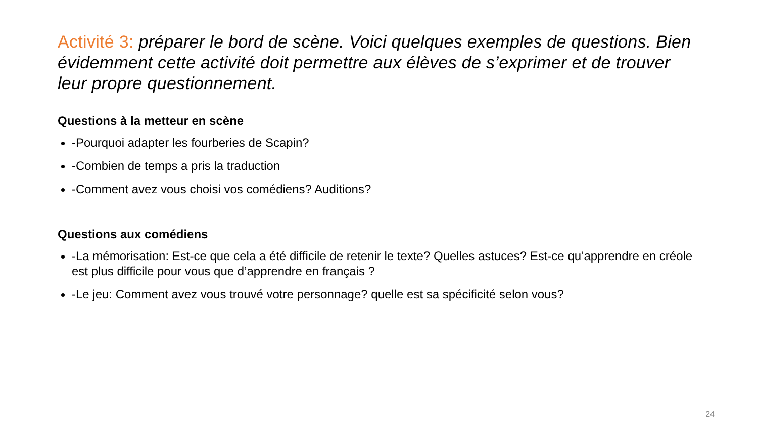Activité 3: préparer le bord de scène. Voici quelques exemples de questions. Bien évidemment cette activité doit permettre aux élèves de s’exprimer et de trouver leur propre questionnement.
Questions à la metteur en scène
-Pourquoi adapter les fourberies de Scapin?
-Combien de temps a pris la traduction
-Comment avez vous choisi vos comédiens? Auditions?
Questions aux comédiens
-La mémorisation: Est-ce que cela a été difficile de retenir le texte? Quelles astuces? Est-ce qu’apprendre en créole est plus difficile pour vous que d’apprendre en français ?
-Le jeu: Comment avez vous trouvé votre personnage? quelle est sa spécificité selon vous?
24